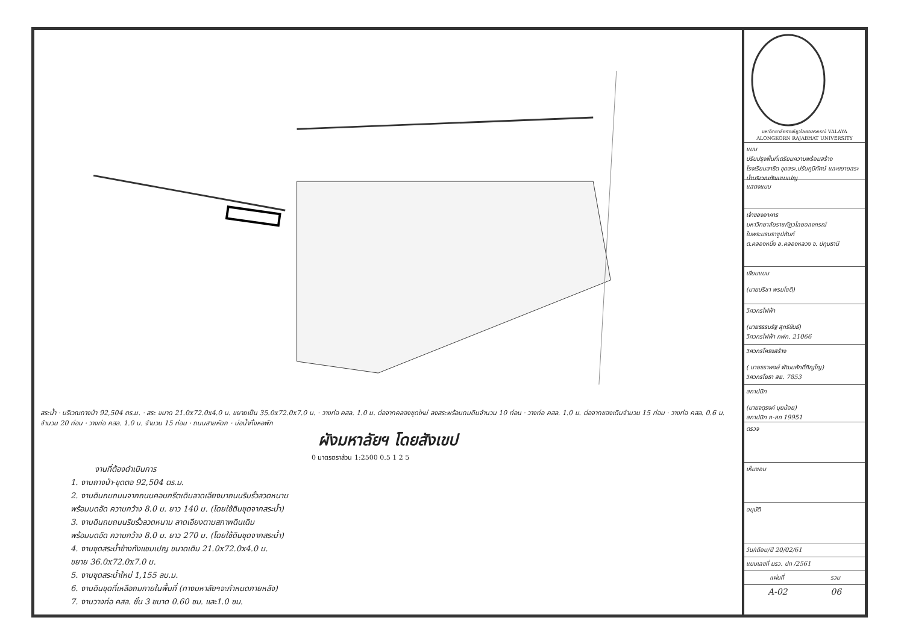สระน้ำ · บริเวณถางป่า 92,504 ตร.ม. · สระ ขนาด 21.0x72.0x4.0 ม. ขยายเป็น 35.0x72.0x7.0 ม. · วางท่อ คสล. 1.0 ม. ต่อจากคลองขุดใหม่ ลงสระพร้อมถมดินจำนวน 10 ท่อน · วางท่อ คสล. 1.0 ม. ต่อจากของเดิมจำนวน 15 ท่อน · วางท่อ คสล. 0.6 ม. จำนวน 20 ท่อน · วางท่อ คสล. 1.0 ม. จำนวน 15 ท่อน · ถนนสายหัดก · บ่อน้ำทิ้งหอพัก
ผังมหาลัยฯ โดยสังเขป
0 มาตรตราส่วน 1:2500 0.5 1 2 5
งานที่ต้องดำเนินการ
1. งานถางป่า-ขุดตอ 92,504 ตร.ม.
2. งานดินถมถนนจากถนนคอนกรีตเดิมลาดเอียงมาถนนริมรั้วลวดหนาม
พร้อมบดอัด ความกว้าง 8.0 ม. ยาว 140 ม. (โดยใช้ดินขุดจากสระน้ำ)
3. งานดินถมถนนริมรั้วลวดหนาม ลาดเอียงตามสภาพดินเดิม
พร้อมบดอัด ความกว้าง 8.0 ม. ยาว 270 ม. (โดยใช้ดินขุดจากสระน้ำ)
4. งานขุดสระน้ำข้างถังแชมเปญ ขนาดเดิม 21.0x72.0x4.0 ม.
ขยาย 36.0x72.0x7.0 ม.
5. งานขุดสระน้ำใหม่ 1,155 ลบ.ม.
6. งานดินขุดที่เหลือถมภายในพื้นที่ (ทางมหาลัยฯจะกำหนดภายหลัง)
7. งานวางท่อ คสล. ชั้น 3 ขนาด 0.60 ซม. และ1.0 ซม.
มหาวิทยาลัยราชภัฏวไลยอลงกรณ์ VALAYA ALONGKORN RAJABHAT UNIVERSITY
แบบ
ปรับปรุงพื้นที่เตรียมความพร้อมสร้างโรงเรียนสาธิต ขุดสระ,ปรับภูมิทัศน์ และขยายสระน้ำบริเวณถังแชมเปญ
แสดงแบบ
เจ้าของอาคาร
มหาวิทยาลัยราชภัฏวไลยอลงกรณ์
ในพระบรมราชูปถัมภ์
ต.คลองหนึ่ง อ.คลองหลวง จ. ปทุมธานี
เขียนแบบ
(นายปรีชา พรมโชติ)
วิศวกรไฟฟ้า
(นายธรรมรัฐ สุกรีขันธ์)
วิศวกรไฟฟ้า ภฟก. 21066
วิศวกรโครงสร้าง
( นายธราพงษ์ พัฒนศักดิ์ภิญโญ)
วิศวกรโยธา สย. 7853
สถาปนิก
(นายจตุรงค์ มุยน้อย)
สถาปนิก ภ-สถ 19951
ตรวจ
เห็นชอบ
อนุมัติ
วัน/เดือน/ปี 20/02/61
แบบเลขที่ มรว. ปท /2561
แผ่นที่ รวม
A-02 06